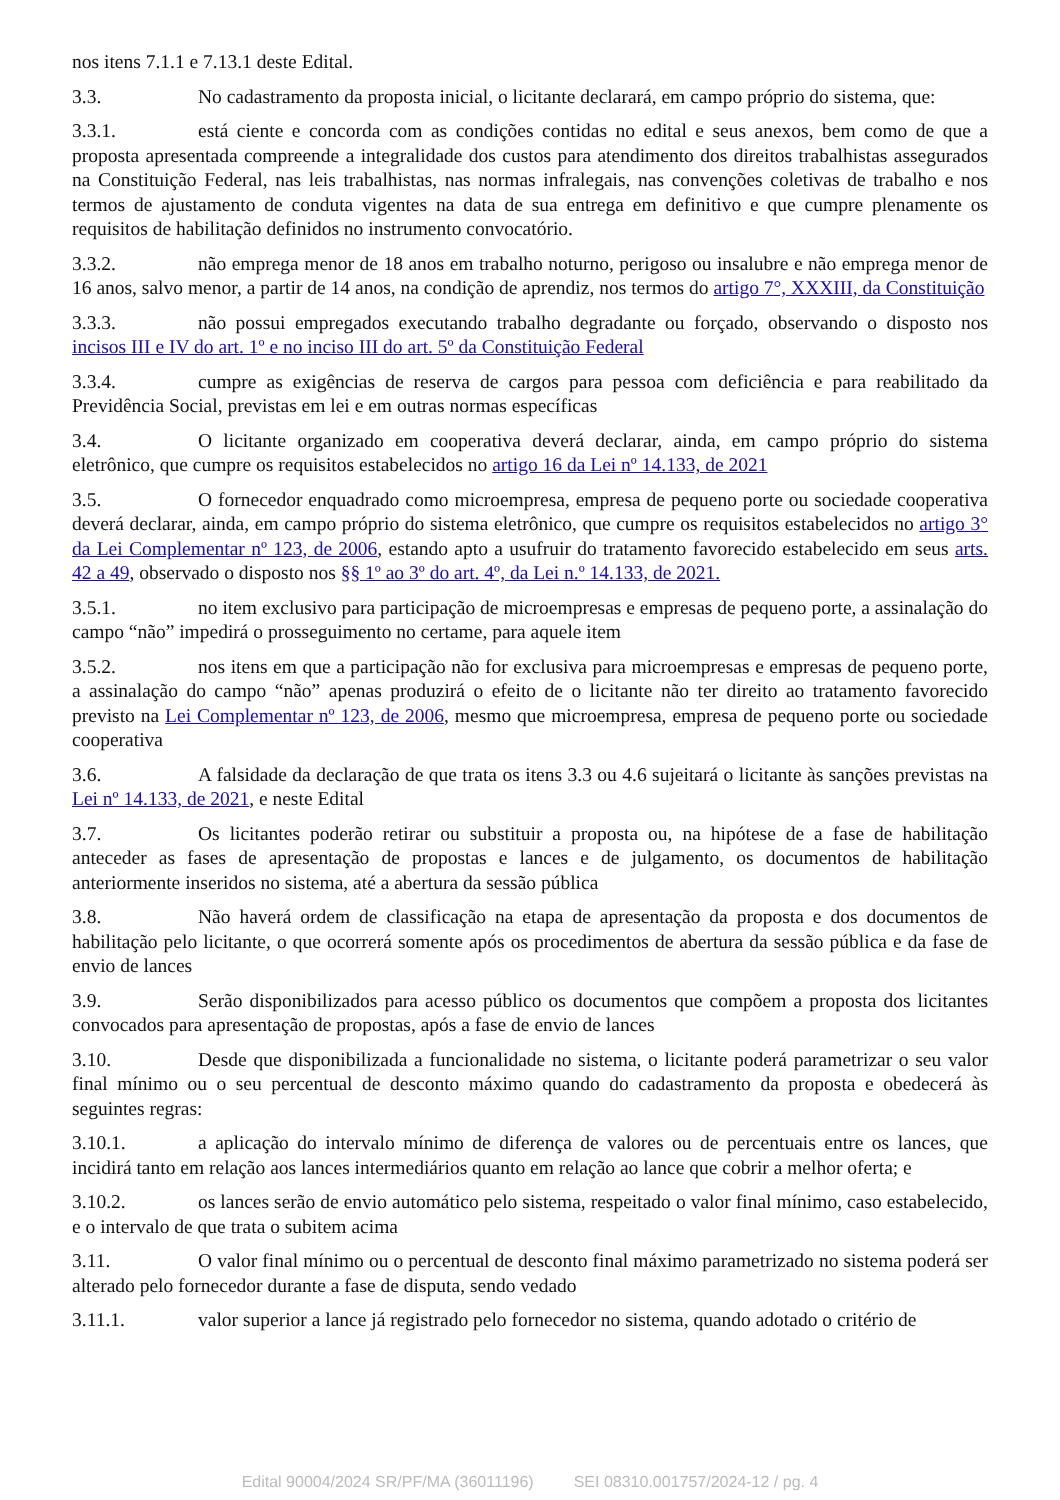nos itens 7.1.1 e 7.13.1 deste Edital.
3.3. No cadastramento da proposta inicial, o licitante declarará, em campo próprio do sistema, que:
3.3.1. está ciente e concorda com as condições contidas no edital e seus anexos, bem como de que a proposta apresentada compreende a integralidade dos custos para atendimento dos direitos trabalhistas assegurados na Constituição Federal, nas leis trabalhistas, nas normas infralegais, nas convenções coletivas de trabalho e nos termos de ajustamento de conduta vigentes na data de sua entrega em definitivo e que cumpre plenamente os requisitos de habilitação definidos no instrumento convocatório.
3.3.2. não emprega menor de 18 anos em trabalho noturno, perigoso ou insalubre e não emprega menor de 16 anos, salvo menor, a partir de 14 anos, na condição de aprendiz, nos termos do artigo 7°, XXXIII, da Constituição
3.3.3. não possui empregados executando trabalho degradante ou forçado, observando o disposto nos incisos III e IV do art. 1º e no inciso III do art. 5º da Constituição Federal
3.3.4. cumpre as exigências de reserva de cargos para pessoa com deficiência e para reabilitado da Previdência Social, previstas em lei e em outras normas específicas
3.4. O licitante organizado em cooperativa deverá declarar, ainda, em campo próprio do sistema eletrônico, que cumpre os requisitos estabelecidos no artigo 16 da Lei nº 14.133, de 2021
3.5. O fornecedor enquadrado como microempresa, empresa de pequeno porte ou sociedade cooperativa deverá declarar, ainda, em campo próprio do sistema eletrônico, que cumpre os requisitos estabelecidos no artigo 3° da Lei Complementar nº 123, de 2006, estando apto a usufruir do tratamento favorecido estabelecido em seus arts. 42 a 49, observado o disposto nos §§ 1º ao 3º do art. 4º, da Lei n.º 14.133, de 2021.
3.5.1. no item exclusivo para participação de microempresas e empresas de pequeno porte, a assinalação do campo “não” impedirá o prosseguimento no certame, para aquele item
3.5.2. nos itens em que a participação não for exclusiva para microempresas e empresas de pequeno porte, a assinalação do campo “não” apenas produzirá o efeito de o licitante não ter direito ao tratamento favorecido previsto na Lei Complementar nº 123, de 2006, mesmo que microempresa, empresa de pequeno porte ou sociedade cooperativa
3.6. A falsidade da declaração de que trata os itens 3.3 ou 4.6 sujeitará o licitante às sanções previstas na Lei nº 14.133, de 2021, e neste Edital
3.7. Os licitantes poderão retirar ou substituir a proposta ou, na hipótese de a fase de habilitação anteceder as fases de apresentação de propostas e lances e de julgamento, os documentos de habilitação anteriormente inseridos no sistema, até a abertura da sessão pública
3.8. Não haverá ordem de classificação na etapa de apresentação da proposta e dos documentos de habilitação pelo licitante, o que ocorrerá somente após os procedimentos de abertura da sessão pública e da fase de envio de lances
3.9. Serão disponibilizados para acesso público os documentos que compõem a proposta dos licitantes convocados para apresentação de propostas, após a fase de envio de lances
3.10. Desde que disponibilizada a funcionalidade no sistema, o licitante poderá parametrizar o seu valor final mínimo ou o seu percentual de desconto máximo quando do cadastramento da proposta e obedecerá às seguintes regras:
3.10.1. a aplicação do intervalo mínimo de diferença de valores ou de percentuais entre os lances, que incidirá tanto em relação aos lances intermediários quanto em relação ao lance que cobrir a melhor oferta; e
3.10.2. os lances serão de envio automático pelo sistema, respeitado o valor final mínimo, caso estabelecido, e o intervalo de que trata o subitem acima
3.11. O valor final mínimo ou o percentual de desconto final máximo parametrizado no sistema poderá ser alterado pelo fornecedor durante a fase de disputa, sendo vedado
3.11.1. valor superior a lance já registrado pelo fornecedor no sistema, quando adotado o critério de
Edital 90004/2024 SR/PF/MA (36011196) SEI 08310.001757/2024-12 / pg. 4